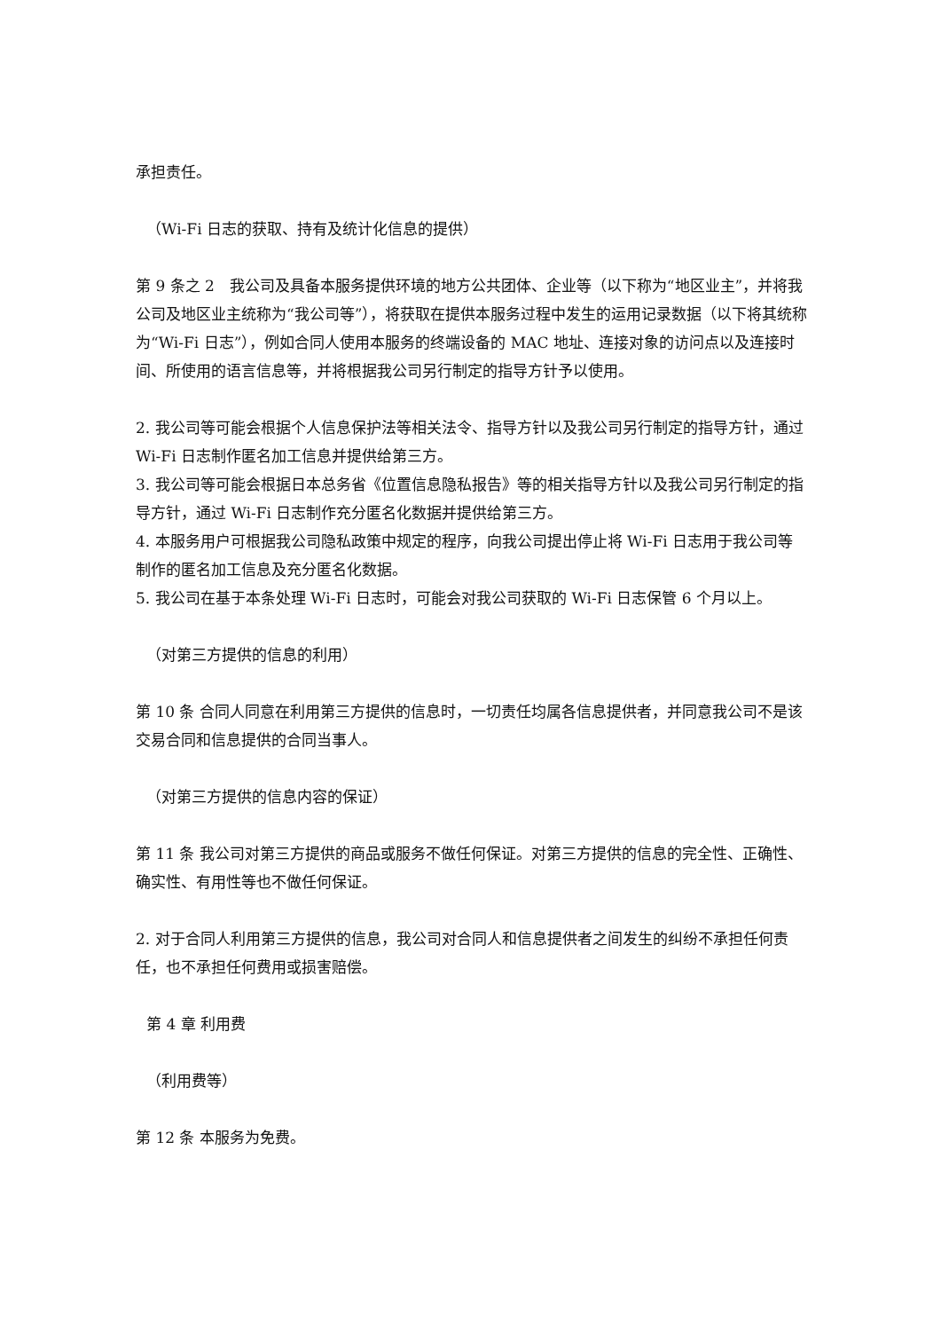承担责任。
（Wi-Fi 日志的获取、持有及统计化信息的提供）
第 9 条之 2　我公司及具备本服务提供环境的地方公共团体、企业等（以下称为“地区业主”，并将我公司及地区业主统称为“我公司等”），将获取在提供本服务过程中发生的运用记录数据（以下将其统称为“Wi-Fi 日志”），例如合同人使用本服务的终端设备的 MAC 地址、连接对象的访问点以及连接时间、所使用的语言信息等，并将根据我公司另行制定的指导方针予以使用。
2. 我公司等可能会根据个人信息保护法等相关法令、指导方针以及我公司另行制定的指导方针，通过 Wi-Fi 日志制作匿名加工信息并提供给第三方。
3. 我公司等可能会根据日本总务省《位置信息隐私报告》等的相关指导方针以及我公司另行制定的指导方针，通过 Wi-Fi 日志制作充分匿名化数据并提供给第三方。
4. 本服务用户可根据我公司隐私政策中规定的程序，向我公司提出停止将 Wi-Fi 日志用于我公司等制作的匿名加工信息及充分匿名化数据。
5. 我公司在基于本条处理 Wi-Fi 日志时，可能会对我公司获取的 Wi-Fi 日志保管 6 个月以上。
（对第三方提供的信息的利用）
第 10 条 合同人同意在利用第三方提供的信息时，一切责任均属各信息提供者，并同意我公司不是该交易合同和信息提供的合同当事人。
（对第三方提供的信息内容的保证）
第 11 条 我公司对第三方提供的商品或服务不做任何保证。对第三方提供的信息的完全性、正确性、确实性、有用性等也不做任何保证。
2. 对于合同人利用第三方提供的信息，我公司对合同人和信息提供者之间发生的纠纷不承担任何责任，也不承担任何费用或损害赔偿。
第 4 章 利用费
（利用费等）
第 12 条 本服务为免费。